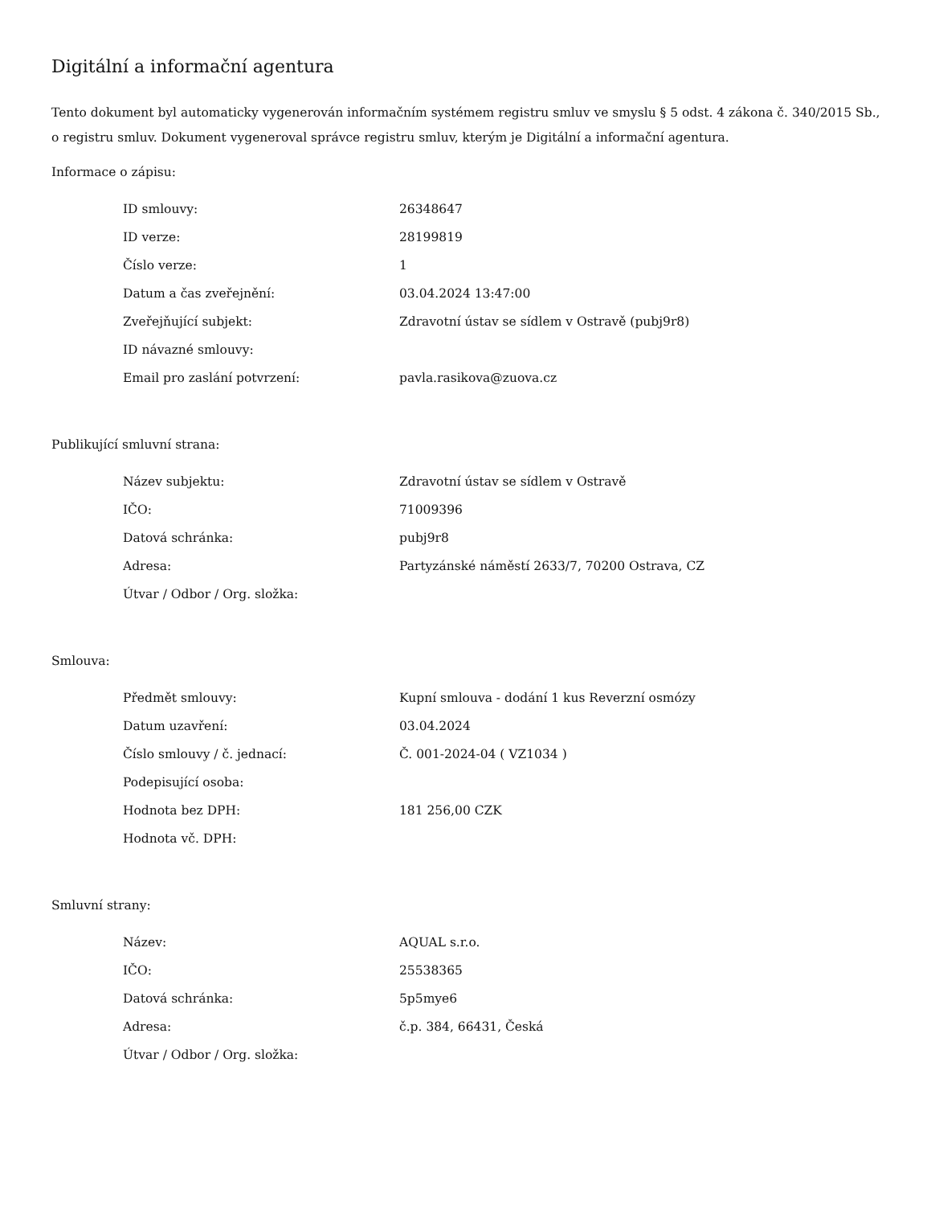Digitální a informační agentura
Tento dokument byl automaticky vygenerován informačním systémem registru smluv ve smyslu § 5 odst. 4 zákona č. 340/2015 Sb., o registru smluv. Dokument vygeneroval správce registru smluv, kterým je Digitální a informační agentura.
Informace o zápisu:
| ID smlouvy: | 26348647 |
| ID verze: | 28199819 |
| Číslo verze: | 1 |
| Datum a čas zveřejnění: | 03.04.2024 13:47:00 |
| Zveřejňující subjekt: | Zdravotní ústav se sídlem v Ostravě (pubj9r8) |
| ID návazné smlouvy: | |
| Email pro zaslání potvrzení: | pavla.rasikova@zuova.cz |
Publikující smluvní strana:
| Název subjektu: | Zdravotní ústav se sídlem v Ostravě |
| IČO: | 71009396 |
| Datová schránka: | pubj9r8 |
| Adresa: | Partyzánské náměstí 2633/7, 70200 Ostrava, CZ |
| Útvar / Odbor / Org. složka: | |
Smlouva:
| Předmět smlouvy: | Kupní smlouva - dodání 1 kus Reverzní osmózy |
| Datum uzavření: | 03.04.2024 |
| Číslo smlouvy / č. jednací: | Č. 001-2024-04 ( VZ1034 ) |
| Podepisující osoba: | |
| Hodnota bez DPH: | 181 256,00 CZK |
| Hodnota vč. DPH: | |
Smluvní strany:
| Název: | AQUAL s.r.o. |
| IČO: | 25538365 |
| Datová schránka: | 5p5mye6 |
| Adresa: | č.p. 384, 66431, Česká |
| Útvar / Odbor / Org. složka: | |